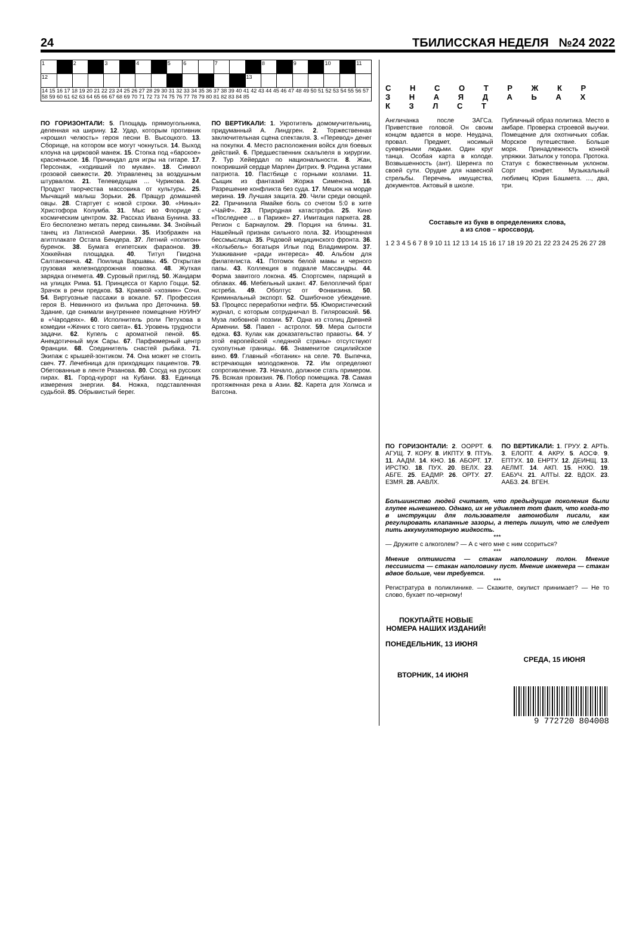24 ТБИЛИССКАЯ НЕДЕЛЯ №24 2022
| 1 | | 2 | | 3 | | 4 | | 5 | 6 | | 7 | | | 8 | | 9 | | 10 | | 11 |
| 12 | | | | | | | | | | | | | 13 | | | | | | | |
| 14 15 16 17 18 19 20 21 22 23 24 25 26 27 28 29 30 31 32 33 34 35 36 37 38 39 40 41 42 43 44 45 46 47 48 49 50 51 52 53 54 55 56 57 58 59 60 61 62 63 64 65 66 67 68 69 70 71 72 73 74 75 76 77 78 79 80 81 82 83 84 85 | | | | | | | | | | | | | | | | | | | | |
ПО ГОРИЗОНТАЛИ: 5. Площадь прямоугольника, деленная на ширину. 12. Удар, которым противник «крошил челюсть» героя песни В. Высоцкого. 13. Сборище, на котором все могут чокнуться. 14. Выход клоуна на цирковой манеж. 15. Стопка под «барское» красненькое. 16. Причиндал для игры на гитаре. 17. Персонаж, «ходивший по мукам». 18. Символ грозовой свежести. 20. Управленец за воздушным штурвалом. 21. Телеведущая ... Чурикова. 24. Продукт творчества массовика от культуры. 25. Мычащий малыш Зорьки. 26. Пращур домашней овцы. 28. Стартует с новой строки. 30. «Нинья» Христофора Колумба. 31. Мыс во Флориде с космическим центром. 32. Рассказ Ивана Бунина. 33. Его бесполезно метать перед свиньями. 34. Знойный танец из Латинской Америки. 35. Изображен на агитплакате Остапа Бендера. 37. Летний «полигон» буренок. 38. Бумага египетских фараонов. 39. Хоккейная площадка. 40. Титул Гвидона Салтановича. 42. Поилица Варшавы. 45. Открытая грузовая железнодорожная повозка. 48. Жуткая зарядка огнемета. 49. Суровый пригляд. 50. Жандарм на улицах Рима. 51. Принцесса от Карло Гоцци. 52. Зрачок в речи предков. 53. Краевой «хозяин» Сочи. 54. Виртуозные пассажи в вокале. 57. Профессия героя В. Невинного из фильма про Деточкина. 59. Здание, где снимали внутреннее помещение НУИНУ в «Чародеях». 60. Исполнитель роли Петухова в комедии «Жених с того света». 61. Уровень трудности задачи. 62. Купель с ароматной пеной. 65. Анекдотичный муж Сары. 67. Парфюмерный центр Франции. 68. Соединитель снастей рыбака. 71. Экипаж с крышей-зонтиком. 74. Она может не стоить свеч. 77. Лечебница для приходящих пациентов. 79. Обетованные в ленте Рязанова. 80. Сосуд на русских пирах. 81. Город-курорт на Кубани. 83. Единица измерения энергии. 84. Ножка, подставленная судьбой. 85. Обрывистый берег.
ПО ВЕРТИКАЛИ: 1. Укротитель домомучительниц, придуманный А. Линдгрен. 2. Торжественная заключительная сцена спектакля. 3. «Перевод» денег на покупки. 4. Место расположения войск для боевых действий. 6. Предшественник скальпеля в хирургии. 7. Тур Хейердал по национальности. 8. Жан, покоривший сердце Марлен Дитрих. 9. Родина устами патриота. 10. Пастбище с горными козлами. 11. Сыщик из фантазий Жоржа Сименона. 16. Разрешение конфликта без суда. 17. Мешок на морде мерина. 19. Лучшая защита. 20. Чили среди овощей. 22. Причинила Ямайке боль со счетом 5:0 в хите «ЧайФ». 23. Природная катастрофа. 25. Кино «Последнее ... в Париже» 27. Имитация паркета. 28. Регион с Барнаулом. 29. Порция на блины. 31. Нашейный признак сильного пола. 32. Изощренная бессмыслица. 35. Рядовой медицинского фронта. 36. «Колыбель» богатыря Ильи под Владимиром. 37. Ухаживание «ради интереса» 40. Альбом для филателиста. 41. Потомок белой мамы и черного папы. 43. Коллекция в подвале Массандры. 44. Форма завитого локона. 45. Спортсмен, парящий в облаках. 46. Мебельный шкант. 47. Белоплечий брат ястреба. 49. Оболтус от Фонвизина. 50. Криминальный экспорт. 52. Ошибочное убеждение. 53. Процесс переработки нефти. 55. Юмористический журнал, с которым сотрудничал В. Гиляровский. 56. Муза любовной поэзии. 57. Одна из столиц Древней Армении. 58. Павел - астролог. 59. Мера сытости едока. 63. Кулак как доказательство правоты. 64. У этой европейской «ледяной страны» отсутствуют сухопутные границы. 66. Знаменитое сицилийское вино. 69. Главный «ботаник» на селе. 70. Выпечка, встречающая молодоженов. 72. Им определяют сопротивление. 73. Начало, должное стать примером. 75. Всякая провизия. 76. Побор помещика. 78. Самая протяженная река в Азии. 82. Карета для Холмса и Ватсона.
С Н С О Т Р Ж К Р З Н А Я Д А Ь А Х К З Л С Т
Англичанка после ЗАГСа. Приветствие головой. Он своим концом вдается в море. Неудача, провал. Предмет, носимый суеверными людьми. Один круг танца. Особая карта в колоде. Возвышенность (ант). Шеренга по своей сути. Орудие для навесной стрельбы. Перечень имущества, документов. Актовый в школе.
Публичный образ политика. Место в амбаре. Проверка строевой выучки. Помещение для охотничьих собак. Морское путешествие. Больше моря. Принадлежность конной упряжки. Затылок у топора. Протока. Статуя с божественным уклоном. Сорт конфет. Музыкальный любимец Юрия Башмета. ..., два, три.
Составьте из букв в определениях слова,
а из слов – кроссворд.
1 2 3 4 5 6 7 8 9 10 11 12 13 14 15 16 17 18 19 20 21 22 23 24 25 26 27 28
ПО ГОРИЗОНТАЛИ: 2. ООРРТ. 6. АГУЩ. 7. КОРУ. 8. ИКПТУ. 9. ПТУЬ. 11. ААДМ. 14. КНО. 16. АБОРТ. 17. ИРСТЮ. 18. ПУХ. 20. ВЕЛХ. 23. АБГЕ. 25. ЕАДМР. 26. ОРТУ. 27. ЕЗМЯ. 28. ААВЛХ.
ПО ВЕРТИКАЛИ: 1. ГРУУ. 2. АРТЬ. 3. ЕЛОПТ. 4. АКРУ. 5. АОСФ. 9. ЕПТУХ. 10. ЕНРТУ. 12. ДЕИНЩ. 13. АЕЛМТ. 14. АКП. 15. НХЮ. 19. ЕАБУЧ. 21. АЛТЫ. 22. ВДОХ. 23. ААБЗ. 24. ВГЕН.
Большинство людей считает, что предыдущие поколения были глупее нынешнего. Однако, их не удивляет тот факт, что когда-то в инструкции для пользователя автомобиля писали, как регулировать клапанные зазоры, а теперь пишут, что не следует пить аккумуляторную жидкость.
***
— Дружите с алкоголем? — А с чего мне с ним ссориться?
***
Мнение оптимиста — стакан наполовину полон. Мнение пессимиста — стакан наполовину пуст. Мнение инженера — стакан вдвое больше, чем требуется.
***
Регистратура в поликлинике. — Скажите, окулист принимает? — Не то слово, бухает по-черному!
ПОКУПАЙТЕ НОВЫЕ НОМЕРА НАШИХ ИЗДАНИЙ!
ПОНЕДЕЛЬНИК, 13 ИЮНЯ
СРЕДА, 15 ИЮНЯ
ВТОРНИК, 14 ИЮНЯ
9 772720 804008